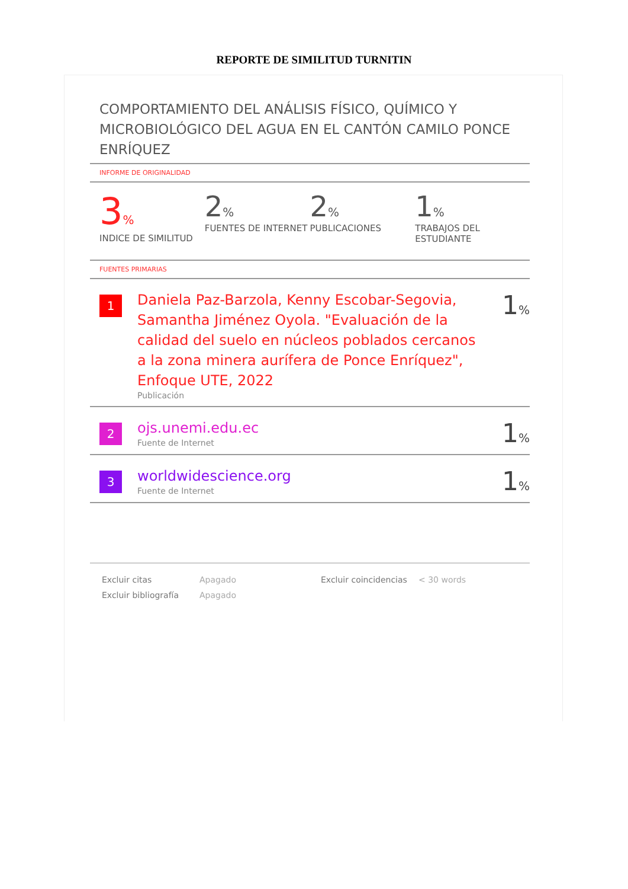REPORTE DE SIMILITUD TURNITIN
COMPORTAMIENTO DEL ANÁLISIS FÍSICO, QUÍMICO Y MICROBIOLÓGICO DEL AGUA EN EL CANTÓN CAMILO PONCE ENRÍQUEZ
INFORME DE ORIGINALIDAD
3%
INDICE DE SIMILITUD
2%
FUENTES DE INTERNET
2%
PUBLICACIONES
1%
TRABAJOS DEL ESTUDIANTE
FUENTES PRIMARIAS
| 1 | Daniela Paz-Barzola, Kenny Escobar-Segovia, Samantha Jiménez Oyola. "Evaluación de la calidad del suelo en núcleos poblados cercanos a la zona minera aurífera de Ponce Enríquez", Enfoque UTE, 2022 Publicación | 1 % |
| 2 | ojs.unemi.edu.ec Fuente de Internet | 1 % |
| 3 | worldwidescience.org Fuente de Internet | 1 % |
Excluir citas
Excluir bibliografía
Apagado
Apagado
Excluir coincidencias
< 30 words